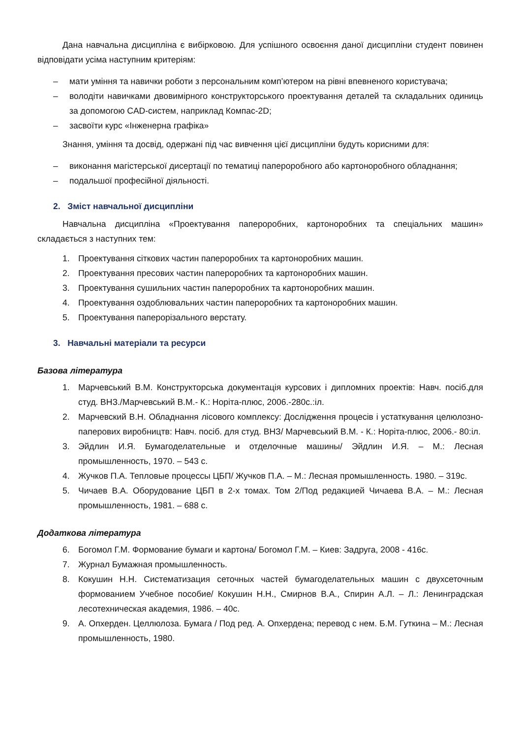Дана навчальна дисципліна є вибірковою. Для успішного освоєння даної дисципліни студент повинен відповідати усіма наступним критеріям:
– мати уміння та навички роботи з персональним комп’ютером на рівні впевненого користувача;
– володіти навичками двовимірного конструкторського проектування деталей та складальних одиниць за допомогою CAD-систем, наприклад Компас-2D;
– засвоїти курс «Інженерна графіка»
Знання, уміння та досвід, одержані під час вивчення цієї дисципліни будуть корисними для:
– виконання магістерської дисертації по тематиці папероробного або картоноробного обладнання;
– подальшої професійної діяльності.
2. Зміст навчальної дисципліни
Навчальна дисципліна «Проектування папероробних, картоноробних та спеціальних машин» складається з наступних тем:
1. Проектування сіткових частин папероробних та картоноробних машин.
2. Проектування пресових частин папероробних та картоноробних машин.
3. Проектування сушильних частин папероробних та картоноробних машин.
4. Проектування оздоблювальних частин папероробних та картоноробних машин.
5. Проектування паперорізального верстату.
3. Навчальні матеріали та ресурси
Базова література
1. Марчевський В.М. Конструкторська документація курсових і дипломних проектів: Навч. посіб.для студ. ВНЗ./Марчевський В.М.- К.: Норіта-плюс, 2006.-280с.:іл.
2. Марчевский В.Н. Обладнання лісового комплексу: Дослідження процесів і устаткування целюлозно-паперових виробництв: Навч. посіб. для студ. ВНЗ/ Марчевський В.М. - К.: Норіта-плюс, 2006.- 80:іл.
3. Эйдлин И.Я. Бумагоделательные и отделочные машины/ Эйдлин И.Я. – М.: Лесная промышленность, 1970. – 543 с.
4. Жучков П.А. Тепловые процессы ЦБП/ Жучков П.А. – М.: Лесная промышленность. 1980. – 319с.
5. Чичаев В.А. Оборудование ЦБП в 2-х томах. Том 2/Под редакцией Чичаева В.А. – М.: Лесная промышленность, 1981. – 688 с.
Додаткова література
6. Богомол Г.М. Формование бумаги и картона/ Богомол Г.М. – Киев: Задруга, 2008 - 416с.
7. Журнал Бумажная промышленность.
8. Кокушин Н.Н. Систематизация сеточных частей бумагоделательных машин с двухсеточным формованием Учебное пособие/ Кокушин Н.Н., Смирнов В.А., Спирин А.Л. – Л.: Ленинградская лесотехническая академия, 1986. – 40с.
9. А. Опхерден. Целлюлоза. Бумага / Под ред. А. Опхердена; перевод с нем. Б.М. Гуткина – М.: Лесная промышленность, 1980.